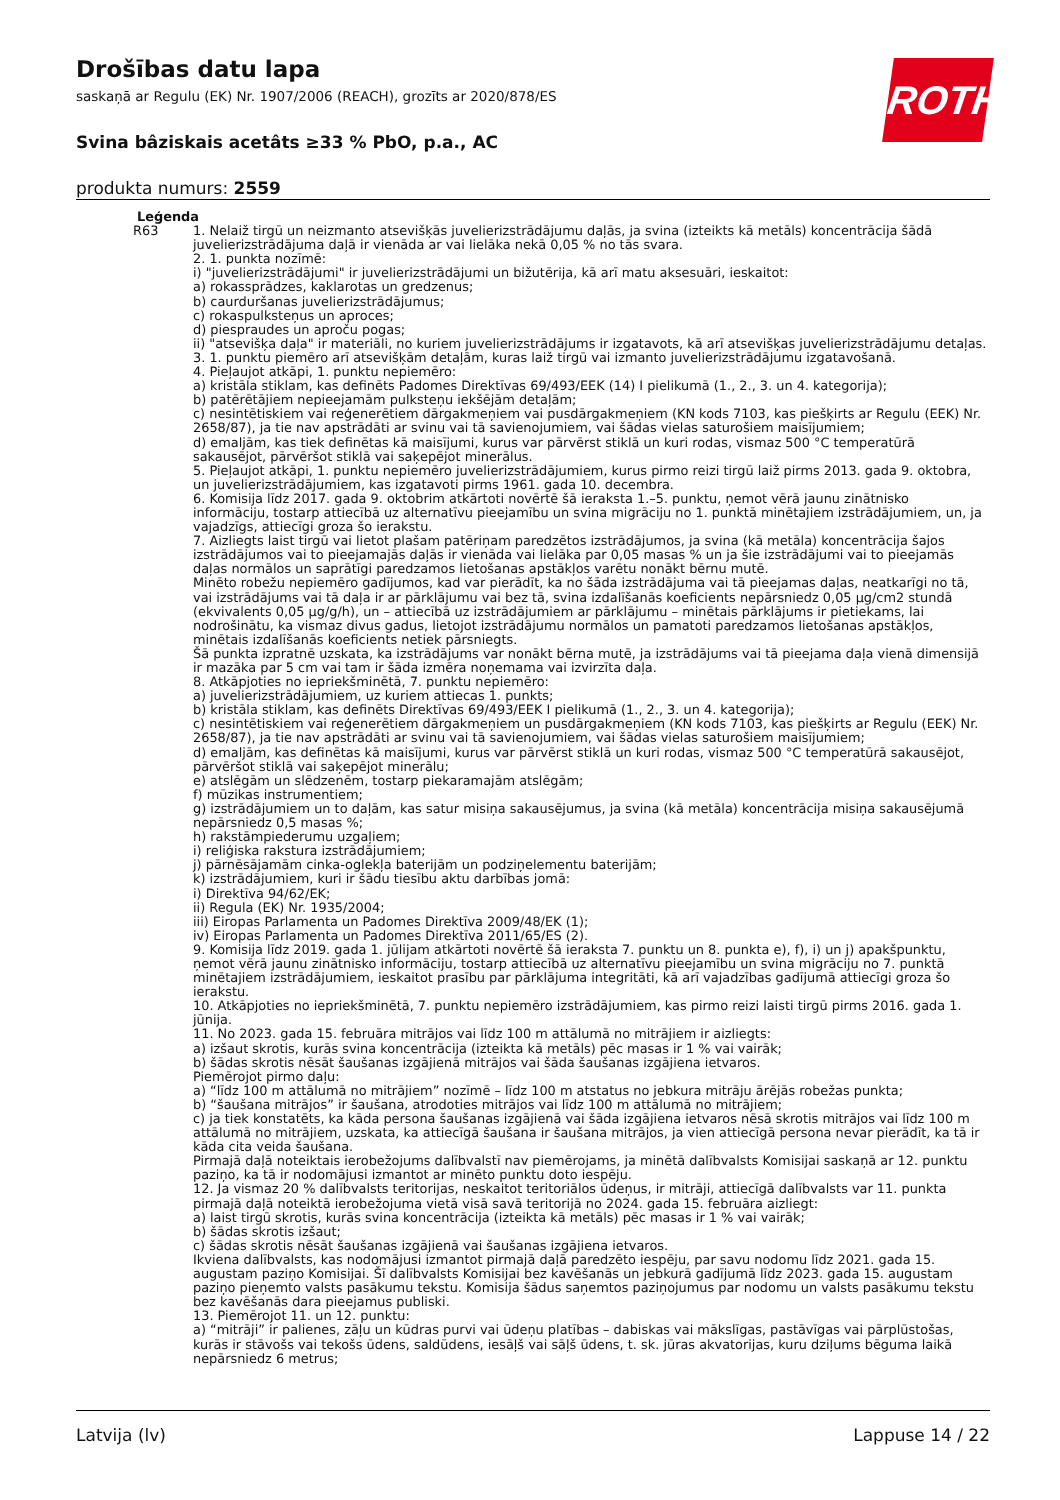Drošības datu lapa
saskaņā ar Regulu (EK) Nr. 1907/2006 (REACH), grozīts ar 2020/878/ES
Svina bâziskais acetâts ≥33 % PbO, p.a., AC
produkta numurs: 2559
ROTH
Leģenda
R63 1. Nelaiž tirgū un neizmanto atsevišķās juvelierizstrādājumu daļās, ja svina (izteikts kā metāls) koncentrācija šādā juvelierizstrādājuma daļā ir vienāda ar vai lielāka nekā 0,05 % no tās svara.
2. 1. punkta nozīmē:
i) "juvelierizstrādājumi" ir juvelierizstrādājumi un bižutērija, kā arī matu aksesuāri, ieskaitot:
a) rokassprādzes, kaklarotas un gredzenus;
b) caurduršanas juvelierizstrādājumus;
c) rokaspulksteņus un aproces;
d) piespraudes un aproču pogas;
ii) "atsevišķa daļa" ir materiāli, no kuriem juvelierizstrādājums ir izgatavots, kā arī atsevišķas juvelierizstrādājumu detaļas.
3. 1. punktu piemēro arī atsevišķām detaļām, kuras laiž tirgū vai izmanto juvelierizstrādājumu izgatavošanā.
4. Pieļaujot atkāpi, 1. punktu nepiemēro:
a) kristāla stiklam, kas definēts Padomes Direktīvas 69/493/EEK (14) I pielikumā (1., 2., 3. un 4. kategorija);
b) patērētājiem nepieejamām pulksteņu iekšējām detaļām;
c) nesintētiskiem vai reģenerētiem dārgakmeņiem vai pusdārgakmeņiem (KN kods 7103, kas piešķirts ar Regulu (EEK) Nr. 2658/87), ja tie nav apstrādāti ar svinu vai tā savienojumiem, vai šādas vielas saturošiem maisījumiem;
d) emaljām, kas tiek definētas kā maisījumi, kurus var pārvērst stiklā un kuri rodas, vismaz 500 °C temperatūrā sakausējot, pārvēršot stiklā vai saķepējot minerālus.
5. Pieļaujot atkāpi, 1. punktu nepiemēro juvelierizstrādājumiem, kurus pirmo reizi tirgū laiž pirms 2013. gada 9. oktobra, un juvelierizstrādājumiem, kas izgatavoti pirms 1961. gada 10. decembra.
6. Komisija līdz 2017. gada 9. oktobrim atkārtoti novērtē šā ieraksta 1.–5. punktu, ņemot vērā jaunu zinātnisko informāciju, tostarp attiecībā uz alternatīvu pieejamību un svina migrāciju no 1. punktā minētajiem izstrādājumiem, un, ja vajadzīgs, attiecīgi groza šo ierakstu.
7. Aizliegts laist tirgū vai lietot plašam patēriņam paredzētos izstrādājumos, ja svina (kā metāla) koncentrācija šajos izstrādājumos vai to pieejamajās daļās ir vienāda vai lielāka par 0,05 masas % un ja šie izstrādājumi vai to pieejamās daļas normālos un saprātīgi paredzamos lietošanas apstākļos varētu nonākt bērnu mutē.
Minēto robežu nepiemēro gadījumos, kad var pierādīt, ka no šāda izstrādājuma vai tā pieejamas daļas, neatkarīgi no tā, vai izstrādājums vai tā daļa ir ar pārklājumu vai bez tā, svina izdalīšanās koeficients nepārsniedz 0,05 µg/cm2 stundā (ekvivalents 0,05 µg/g/h), un – attiecībā uz izstrādājumiem ar pārklājumu – minētais pārklājums ir pietiekams, lai nodrošinātu, ka vismaz divus gadus, lietojot izstrādājumu normālos un pamatoti paredzamos lietošanas apstākļos, minētais izdalīšanās koeficients netiek pārsniegts.
Šā punkta izpratnē uzskata, ka izstrādājums var nonākt bērna mutē, ja izstrādājums vai tā pieejama daļa vienā dimensijā ir mazāka par 5 cm vai tam ir šāda izmēra noņemama vai izvirzīta daļa.
8. Atkāpjoties no iepriekšminētā, 7. punktu nepiemēro:
a) juvelierizstrādājumiem, uz kuriem attiecas 1. punkts;
b) kristāla stiklam, kas definēts Direktīvas 69/493/EEK I pielikumā (1., 2., 3. un 4. kategorija);
c) nesintētiskiem vai reģenerētiem dārgakmeņiem un pusdārgakmeņiem (KN kods 7103, kas piešķirts ar Regulu (EEK) Nr. 2658/87), ja tie nav apstrādāti ar svinu vai tā savienojumiem, vai šādas vielas saturošiem maisījumiem;
d) emaljām, kas definētas kā maisījumi, kurus var pārvērst stiklā un kuri rodas, vismaz 500 °C temperatūrā sakausējot, pārvēršot stiklā vai saķepējot minerālu;
e) atslēgām un slēdzenēm, tostarp piekaramajām atslēgām;
f) mūzikas instrumentiem;
g) izstrādājumiem un to daļām, kas satur misiņa sakausējumus, ja svina (kā metāla) koncentrācija misiņa sakausējumā nepārsniedz 0,5 masas %;
h) rakstāmpiederumu uzgaļiem;
i) reliģiska rakstura izstrādājumiem;
j) pārnēsājamām cinka-oglekļa baterijām un podziņelementu baterijām;
k) izstrādājumiem, kuri ir šādu tiesību aktu darbības jomā:
i) Direktīva 94/62/EK;
ii) Regula (EK) Nr. 1935/2004;
iii) Eiropas Parlamenta un Padomes Direktīva 2009/48/EK (1);
iv) Eiropas Parlamenta un Padomes Direktīva 2011/65/ES (2).
9. Komisija līdz 2019. gada 1. jūlijam atkārtoti novērtē šā ieraksta 7. punktu un 8. punkta e), f), i) un j) apakšpunktu, ņemot vērā jaunu zinātnisko informāciju, tostarp attiecībā uz alternatīvu pieejamību un svina migrāciju no 7. punktā minētajiem izstrādājumiem, ieskaitot prasību par pārklājuma integritāti, kā arī vajadzības gadījumā attiecīgi groza šo ierakstu.
10. Atkāpjoties no iepriekšminētā, 7. punktu nepiemēro izstrādājumiem, kas pirmo reizi laisti tirgū pirms 2016. gada 1. jūnija.
11. No 2023. gada 15. februāra mitrājos vai līdz 100 m attālumā no mitrājiem ir aizliegts:
a) izšaut skrotis, kurās svina koncentrācija (izteikta kā metāls) pēc masas ir 1 % vai vairāk;
b) šādas skrotis nēsāt šaušanas izgājienā mitrājos vai šāda šaušanas izgājiena ietvaros.
Piemērojot pirmo daļu:
a) “līdz 100 m attālumā no mitrājiem” nozīmē – līdz 100 m atstatus no jebkura mitrāju ārējās robežas punkta;
b) “šaušana mitrājos” ir šaušana, atrodoties mitrājos vai līdz 100 m attālumā no mitrājiem;
c) ja tiek konstatēts, ka kāda persona šaušanas izgājienā vai šāda izgājiena ietvaros nēsā skrotis mitrājos vai līdz 100 m attālumā no mitrājiem, uzskata, ka attiecīgā šaušana ir šaušana mitrājos, ja vien attiecīgā persona nevar pierādīt, ka tā ir kāda cita veida šaušana.
Pirmajā daļā noteiktais ierobežojums dalībvalstī nav piemērojams, ja minētā dalībvalsts Komisijai saskaņā ar 12. punktu paziņo, ka tā ir nodomājusi izmantot ar minēto punktu doto iespēju.
12. Ja vismaz 20 % dalībvalsts teritorijas, neskaitot teritoriālos ūdeņus, ir mitrāji, attiecīgā dalībvalsts var 11. punkta pirmajā daļā noteiktā ierobežojuma vietā visā savā teritorijā no 2024. gada 15. februāra aizliegt:
a) laist tirgū skrotis, kurās svina koncentrācija (izteikta kā metāls) pēc masas ir 1 % vai vairāk;
b) šādas skrotis izšaut;
c) šādas skrotis nēsāt šaušanas izgājienā vai šaušanas izgājiena ietvaros.
Ikviena dalībvalsts, kas nodomājusi izmantot pirmajā daļā paredzēto iespēju, par savu nodomu līdz 2021. gada 15. augustam paziņo Komisijai. Šī dalībvalsts Komisijai bez kavēšanās un jebkurā gadījumā līdz 2023. gada 15. augustam paziņo pieņemto valsts pasākumu tekstu. Komisija šādus saņemtos paziņojumus par nodomu un valsts pasākumu tekstu bez kavēšanās dara pieejamus publiski.
13. Piemērojot 11. un 12. punktu:
a) “mitrāji” ir palienes, zāļu un kūdras purvi vai ūdeņu platības – dabiskas vai mākslīgas, pastāvīgas vai pārplūstošas, kurās ir stāvošs vai tekošs ūdens, saldūdens, iesāļš vai sāļš ūdens, t. sk. jūras akvatorijas, kuru dziļums bēguma laikā nepārsniedz 6 metrus;
Latvija (lv) Lappuse 14 / 22